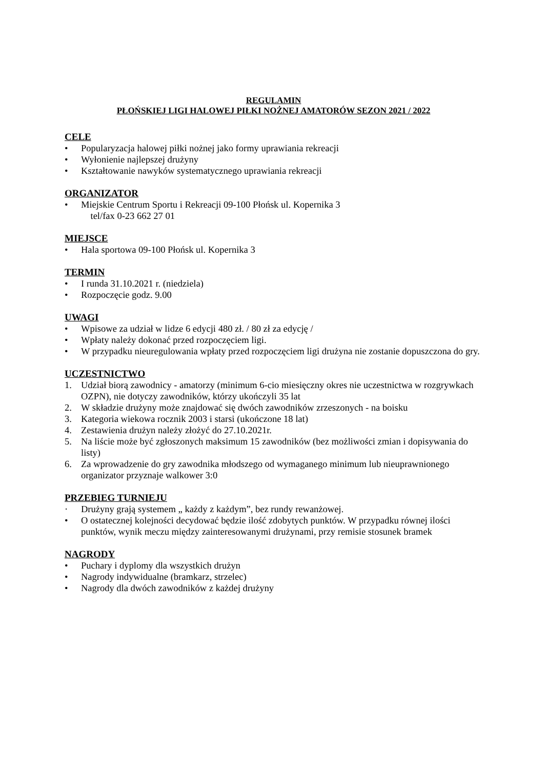REGULAMIN
PŁOŃSKIEJ LIGI HALOWEJ PIŁKI NOŻNEJ AMATORÓW SEZON 2021 / 2022
CELE
• Popularyzacja halowej piłki nożnej jako formy uprawiania rekreacji
• Wyłonienie najlepszej drużyny
• Kształtowanie nawyków systematycznego uprawiania rekreacji
ORGANIZATOR
• Miejskie Centrum Sportu i Rekreacji 09-100 Płońsk ul. Kopernika 3
tel/fax 0-23 662 27 01
MIEJSCE
• Hala sportowa 09-100 Płońsk ul. Kopernika 3
TERMIN
• I runda 31.10.2021 r. (niedziela)
• Rozpoczęcie godz. 9.00
UWAGI
• Wpisowe za udział w lidze 6 edycji 480 zł. / 80 zł za edycję /
• Wpłaty należy dokonać przed rozpoczęciem ligi.
• W przypadku nieuregulowania wpłaty przed rozpoczęciem ligi drużyna nie zostanie dopuszczona do gry.
UCZESTNICTWO
1. Udział biorą zawodnicy - amatorzy (minimum 6-cio miesięczny okres nie uczestnictwa w rozgrywkach OZPN), nie dotyczy zawodników, którzy ukończyli 35 lat
2. W składzie drużyny może znajdować się dwóch zawodników zrzeszonych - na boisku
3. Kategoria wiekowa rocznik 2003 i starsi (ukończone 18 lat)
4. Zestawienia drużyn należy złożyć do 27.10.2021r.
5. Na liście może być zgłoszonych maksimum 15 zawodników (bez możliwości zmian i dopisywania do listy)
6. Za wprowadzenie do gry zawodnika młodszego od wymaganego minimum lub nieuprawnionego organizator przyznaje walkower 3:0
PRZEBIEG TURNIEJU
· Drużyny grają systemem „ każdy z każdym”, bez rundy rewanżowej.
• O ostatecznej kolejności decydować będzie ilość zdobytych punktów. W przypadku równej ilości punktów, wynik meczu między zainteresowanymi drużynami, przy remisie stosunek bramek
NAGRODY
• Puchary i dyplomy dla wszystkich drużyn
• Nagrody indywidualne (bramkarz, strzelec)
• Nagrody dla dwóch zawodników z każdej drużyny